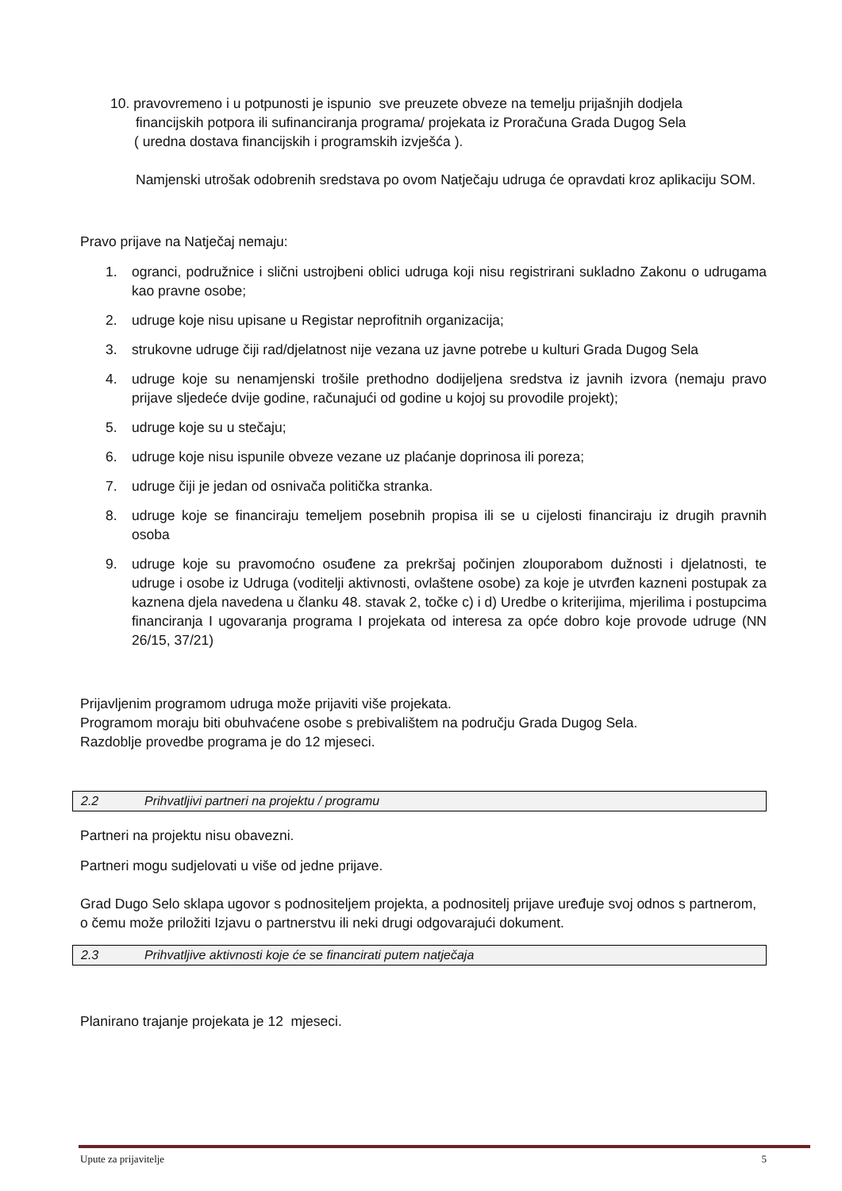10. pravovremeno i u potpunosti je ispunio sve preuzete obveze na temelju prijašnjih dodjela
financijskih potpora ili sufinanciranja programa/ projekata iz Proračuna Grada Dugog Sela
( uredna dostava financijskih i programskih izvješća ).
Namjenski utrošak odobrenih sredstava po ovom Natječaju udruga će opravdati kroz aplikaciju SOM.
Pravo prijave na Natječaj nemaju:
1. ogranci, podružnice i slični ustrojbeni oblici udruga koji nisu registrirani sukladno Zakonu o udrugama kao pravne osobe;
2. udruge koje nisu upisane u Registar neprofitnih organizacija;
3. strukovne udruge čiji rad/djelatnost nije vezana uz javne potrebe u kulturi Grada Dugog Sela
4. udruge koje su nenamjenski trošile prethodno dodijeljena sredstva iz javnih izvora (nemaju pravo prijave sljedeće dvije godine, računajući od godine u kojoj su provodile projekt);
5. udruge koje su u stečaju;
6. udruge koje nisu ispunile obveze vezane uz plaćanje doprinosa ili poreza;
7. udruge čiji je jedan od osnivača politička stranka.
8. udruge koje se financiraju temeljem posebnih propisa ili se u cijelosti financiraju iz drugih pravnih osoba
9. udruge koje su pravomoćno osuđene za prekršaj počinjen zlouporabom dužnosti i djelatnosti, te udruge i osobe iz Udruga (voditelji aktivnosti, ovlaštene osobe) za koje je utvrđen kazneni postupak za kaznena djela navedena u članku 48. stavak 2, točke c) i d) Uredbe o kriterijima, mjerilima i postupcima financiranja I ugovaranja programa I projekata od interesa za opće dobro koje provode udruge (NN 26/15, 37/21)
Prijavljenim programom udruga može prijaviti više projekata.
Programom moraju biti obuhvaćene osobe s prebivalištem na području Grada Dugog Sela.
Razdoblje provedbe programa je do 12 mjeseci.
2.2 Prihvatljivi partneri na projektu / programu
Partneri na projektu nisu obavezni.
Partneri mogu sudjelovati u više od jedne prijave.
Grad Dugo Selo sklapa ugovor s podnositeljem projekta, a podnositelj prijave uređuje svoj odnos s partnerom, o čemu može priložiti Izjavu o partnerstvu ili neki drugi odgovarajući dokument.
2.3 Prihvatljive aktivnosti koje će se financirati putem natječaja
Planirano trajanje projekata je 12 mjeseci.
Upute za prijavitelje 5